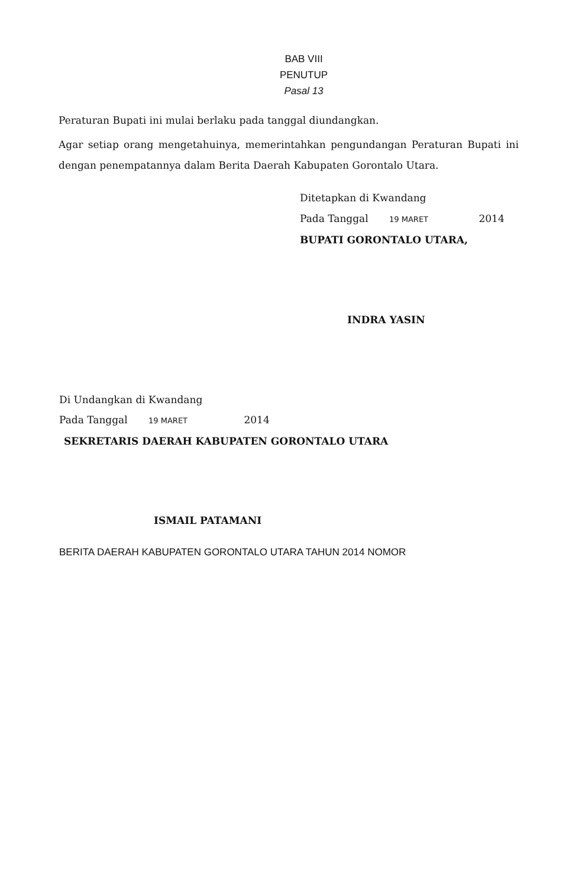BAB VIII
PENUTUP
Pasal 13
Peraturan Bupati ini mulai berlaku pada tanggal diundangkan.
Agar setiap orang mengetahuinya, memerintahkan pengundangan Peraturan Bupati ini dengan penempatannya dalam Berita Daerah Kabupaten Gorontalo Utara.
Ditetapkan di Kwandang
Pada Tanggal 19 MARET 2014
BUPATI GORONTALO UTARA,
INDRA YASIN
Di Undangkan di Kwandang
Pada Tanggal 19 MARET 2014
SEKRETARIS DAERAH KABUPATEN GORONTALO UTARA
ISMAIL PATAMANI
BERITA DAERAH KABUPATEN GORONTALO UTARA TAHUN 2014 NOMOR